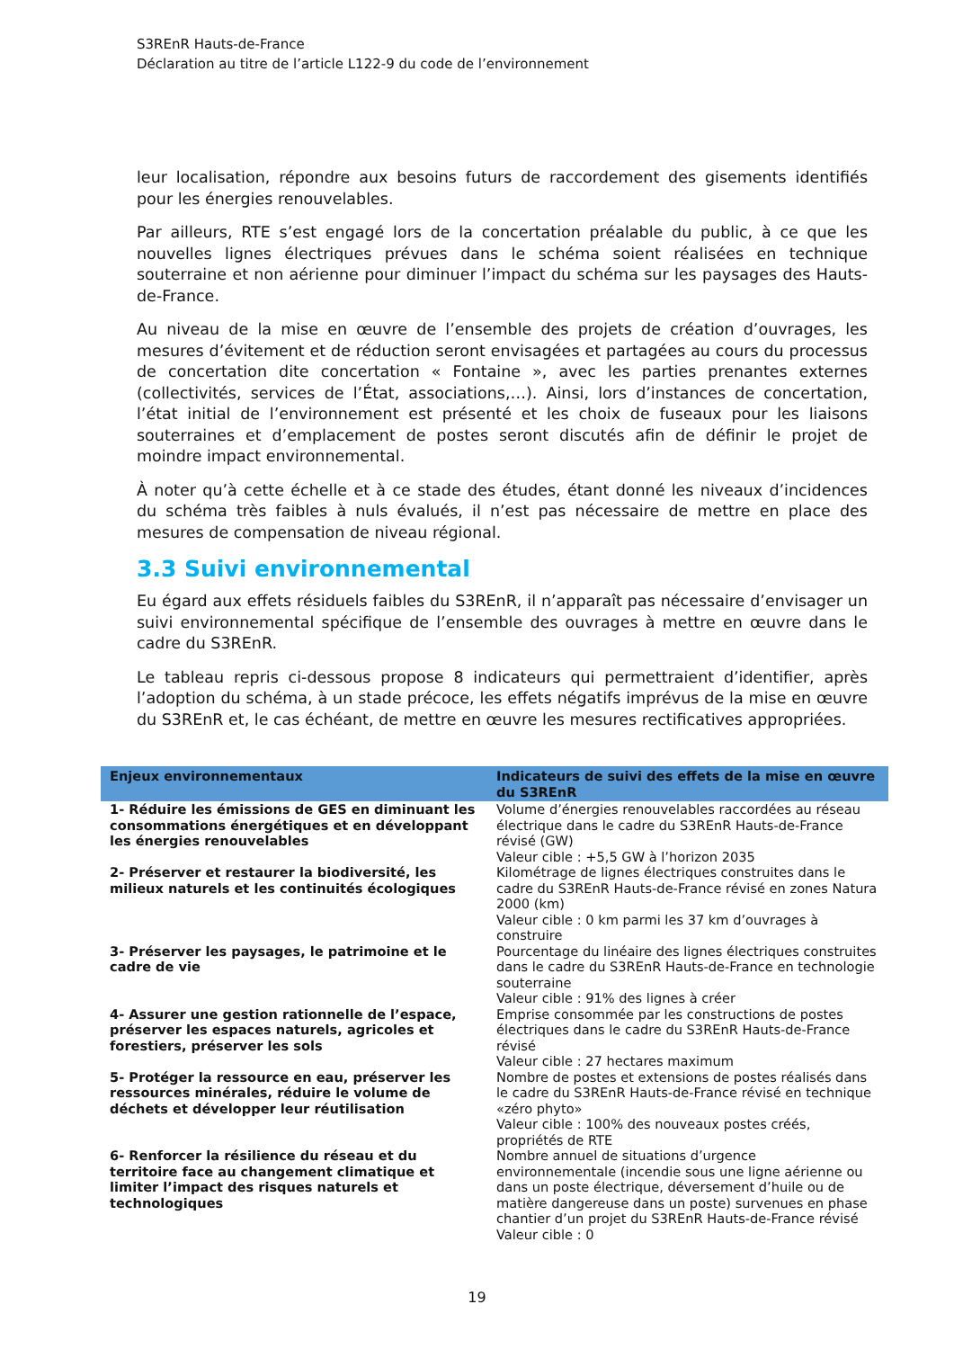S3REnR Hauts-de-France
Déclaration au titre de l’article L122-9 du code de l’environnement
leur localisation, répondre aux besoins futurs de raccordement des gisements identifiés pour les énergies renouvelables.
Par ailleurs, RTE s’est engagé lors de la concertation préalable du public, à ce que les nouvelles lignes électriques prévues dans le schéma soient réalisées en technique souterraine et non aérienne pour diminuer l’impact du schéma sur les paysages des Hauts-de-France.
Au niveau de la mise en œuvre de l’ensemble des projets de création d’ouvrages, les mesures d’évitement et de réduction seront envisagées et partagées au cours du processus de concertation dite concertation « Fontaine », avec les parties prenantes externes (collectivités, services de l’État, associations,…). Ainsi, lors d’instances de concertation, l’état initial de l’environnement est présenté et les choix de fuseaux pour les liaisons souterraines et d’emplacement de postes seront discutés afin de définir le projet de moindre impact environnemental.
À noter qu’à cette échelle et à ce stade des études, étant donné les niveaux d’incidences du schéma très faibles à nuls évalués, il n’est pas nécessaire de mettre en place des mesures de compensation de niveau régional.
3.3 Suivi environnemental
Eu égard aux effets résiduels faibles du S3REnR, il n’apparaît pas nécessaire d’envisager un suivi environnemental spécifique de l’ensemble des ouvrages à mettre en œuvre dans le cadre du S3REnR.
Le tableau repris ci-dessous propose 8 indicateurs qui permettraient d’identifier, après l’adoption du schéma, à un stade précoce, les effets négatifs imprévus de la mise en œuvre du S3REnR et, le cas échéant, de mettre en œuvre les mesures rectificatives appropriées.
| Enjeux environnementaux | Indicateurs de suivi des effets de la mise en œuvre du S3REnR |
| --- | --- |
| 1- Réduire les émissions de GES en diminuant les consommations énergétiques et en développant les énergies renouvelables | Volume d’énergies renouvelables raccordées au réseau électrique dans le cadre du S3REnR Hauts-de-France révisé (GW) Valeur cible : +5,5 GW à l’horizon 2035 |
| 2- Préserver et restaurer la biodiversité, les milieux naturels et les continuités écologiques | Kilométrage de lignes électriques construites dans le cadre du S3REnR Hauts-de-France révisé en zones Natura 2000 (km) Valeur cible : 0 km parmi les 37 km d’ouvrages à construire |
| 3- Préserver les paysages, le patrimoine et le cadre de vie | Pourcentage du linéaire des lignes électriques construites dans le cadre du S3REnR Hauts-de-France en technologie souterraine Valeur cible : 91% des lignes à créer |
| 4- Assurer une gestion rationnelle de l’espace, préserver les espaces naturels, agricoles et forestiers, préserver les sols | Emprise consommée par les constructions de postes électriques dans le cadre du S3REnR Hauts-de-France révisé Valeur cible : 27 hectares maximum |
| 5- Protéger la ressource en eau, préserver les ressources minérales, réduire le volume de déchets et développer leur réutilisation | Nombre de postes et extensions de postes réalisés dans le cadre du S3REnR Hauts-de-France révisé en technique «zéro phyto» Valeur cible : 100% des nouveaux postes créés, propriétés de RTE |
| 6- Renforcer la résilience du réseau et du territoire face au changement climatique et limiter l’impact des risques naturels et technologiques | Nombre annuel de situations d’urgence environnementale (incendie sous une ligne aérienne ou dans un poste électrique, déversement d’huile ou de matière dangereuse dans un poste) survenues en phase chantier d’un projet du S3REnR Hauts-de-France révisé Valeur cible : 0 |
19